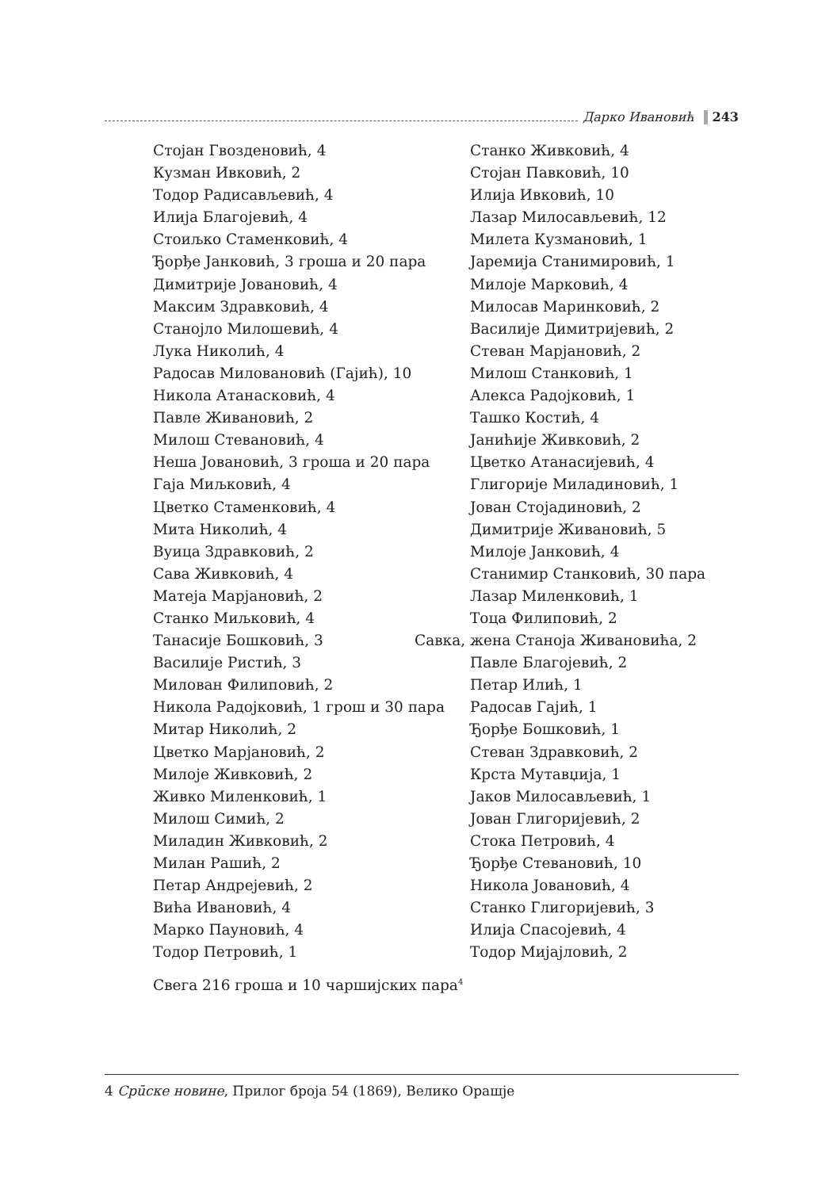Дарко Ивановић 243
Стојан Гвозденовић, 4
Кузман Ивковић, 2
Тодор Радисављевић, 4
Илија Благојевић, 4
Стоиљко Стаменковић, 4
Ђорђе Јанковић, 3 гроша и 20 пара
Димитрије Јовановић, 4
Максим Здравковић, 4
Станојло Милошевић, 4
Лука Николић, 4
Радосав Миловановић (Гајић), 10
Никола Атанасковић, 4
Павле Живановић, 2
Милош Стевановић, 4
Неша Јовановић, 3 гроша и 20 пара
Гаја Миљковић, 4
Цветко Стаменковић, 4
Мита Николић, 4
Вуица Здравковић, 2
Сава Живковић, 4
Матеја Марјановић, 2
Станко Миљковић, 4
Танасије Бошковић, 3
Василије Ристић, 3
Милован Филиповић, 2
Никола Радојковић, 1 грош и 30 пара
Митар Николић, 2
Цветко Марјановић, 2
Милоје Живковић, 2
Живко Миленковић, 1
Милош Симић, 2
Миладин Живковић, 2
Милан Рашић, 2
Петар Андрејевић, 2
Вића Ивановић, 4
Марко Пауновић, 4
Тодор Петровић, 1
Станко Живковић, 4
Стојан Павковић, 10
Илија Ивковић, 10
Лазар Милосављевић, 12
Милета Кузмановић, 1
Јаремија Станимировић, 1
Милоје Марковић, 4
Милосав Маринковић, 2
Василије Димитријевић, 2
Стеван Марјановић, 2
Милош Станковић, 1
Алекса Радојковић, 1
Ташко Костић, 4
Јанићије Живковић, 2
Цветко Атанасијевић, 4
Глигорије Миладиновић, 1
Јован Стојадиновић, 2
Димитрије Живановић, 5
Милоје Јанковић, 4
Станимир Станковић, 30 пара
Лазар Миленковић, 1
Тоца Филиповић, 2
Савка, жена Станоја Живановића, 2
Павле Благојевић, 2
Петар Илић, 1
Радосав Гајић, 1
Ђорђе Бошковић, 1
Стеван Здравковић, 2
Крста Мутавџија, 1
Јаков Милосављевић, 1
Јован Глигоријевић, 2
Стока Петровић, 4
Ђорђе Стевановић, 10
Никола Јовановић, 4
Станко Глигоријевић, 3
Илија Спасојевић, 4
Тодор Мијајловић, 2
Свега 216 гроша и 10 чаршијских пара<sup>4</sup>
4 Срūске новине, Прилог броја 54 (1869), Велико Орашје